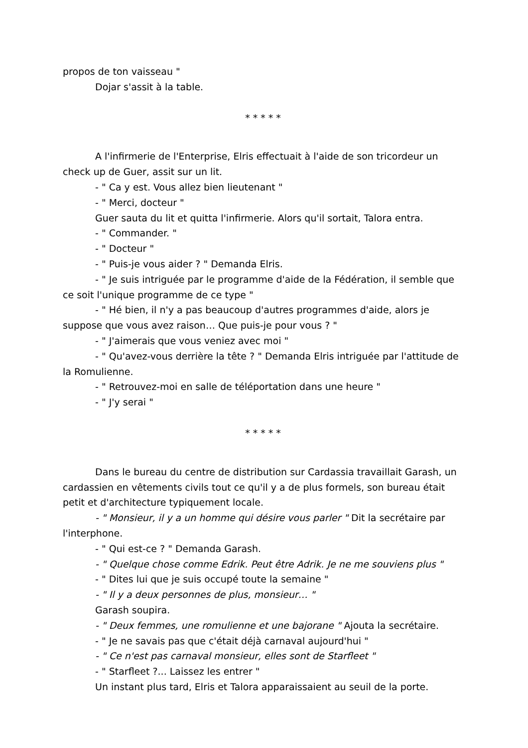propos de ton vaisseau "
Dojar s'assit à la table.
* * * * *
A l'infirmerie de l'Enterprise, Elris effectuait à l'aide de son tricordeur un check up de Guer, assit sur un lit.
- " Ca y est. Vous allez bien lieutenant "
- " Merci, docteur "
Guer sauta du lit et quitta l'infirmerie. Alors qu'il sortait, Talora entra.
- " Commander. "
- " Docteur "
- " Puis-je vous aider ? " Demanda Elris.
- " Je suis intriguée par le programme d'aide de la Fédération, il semble que ce soit l'unique programme de ce type "
- " Hé bien, il n'y a pas beaucoup d'autres programmes d'aide, alors je suppose que vous avez raison… Que puis-je pour vous ? "
- " J'aimerais que vous veniez avec moi "
- " Qu'avez-vous derrière la tête ? " Demanda Elris intriguée par l'attitude de la Romulienne.
- " Retrouvez-moi en salle de téléportation dans une heure "
- " J'y serai "
* * * * *
Dans le bureau du centre de distribution sur Cardassia travaillait Garash, un cardassien en vêtements civils tout ce qu'il y a de plus formels, son bureau était petit et d'architecture typiquement locale.
- " Monsieur, il y a un homme qui désire vous parler " Dit la secrétaire par l'interphone.
- " Qui est-ce ? " Demanda Garash.
- " Quelque chose comme Edrik. Peut être Adrik. Je ne me souviens plus "
- " Dites lui que je suis occupé toute la semaine "
- " Il y a deux personnes de plus, monsieur… "
Garash soupira.
- " Deux femmes, une romulienne et une bajorane " Ajouta la secrétaire.
- " Je ne savais pas que c'était déjà carnaval aujourd'hui "
- " Ce n'est pas carnaval monsieur, elles sont de Starfleet "
- " Starfleet ?... Laissez les entrer "
Un instant plus tard, Elris et Talora apparaissaient au seuil de la porte.